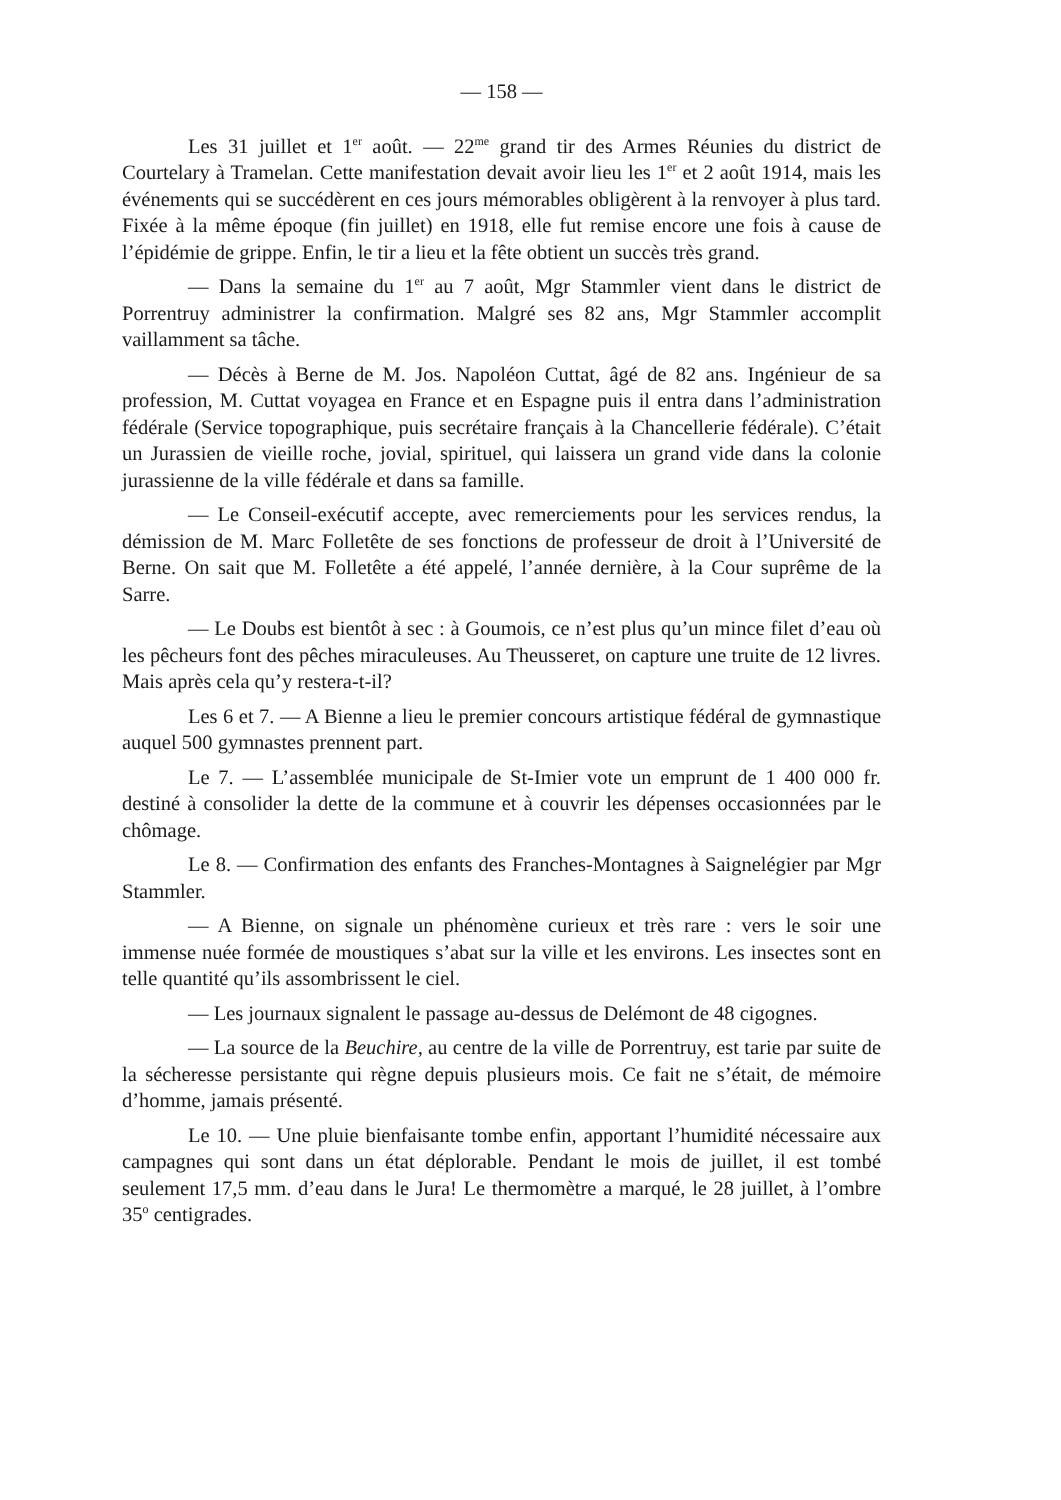— 158 —
Les 31 juillet et 1<sup>er</sup> août. — 22<sup>me</sup> grand tir des Armes Réunies du district de Courtelary à Tramelan. Cette manifestation devait avoir lieu les 1<sup>er</sup> et 2 août 1914, mais les événements qui se succédèrent en ces jours mémorables obligèrent à la renvoyer à plus tard. Fixée à la même époque (fin juillet) en 1918, elle fut remise encore une fois à cause de l’épidémie de grippe. Enfin, le tir a lieu et la fête obtient un succès très grand.
— Dans la semaine du 1<sup>er</sup> au 7 août, Mgr Stammler vient dans le district de Porrentruy administrer la confirmation. Malgré ses 82 ans, Mgr Stammler accomplit vaillamment sa tâche.
— Décès à Berne de M. Jos. Napoléon Cuttat, âgé de 82 ans. Ingénieur de sa profession, M. Cuttat voyagea en France et en Espagne puis il entra dans l’administration fédérale (Service topographique, puis secrétaire français à la Chancellerie fédérale). C’était un Jurassien de vieille roche, jovial, spirituel, qui laissera un grand vide dans la colonie jurassienne de la ville fédérale et dans sa famille.
— Le Conseil-exécutif accepte, avec remerciements pour les services rendus, la démission de M. Marc Folletête de ses fonctions de professeur de droit à l’Université de Berne. On sait que M. Folletête a été appelé, l’année dernière, à la Cour suprême de la Sarre.
— Le Doubs est bientôt à sec : à Goumois, ce n’est plus qu’un mince filet d’eau où les pêcheurs font des pêches miraculeuses. Au Theusseret, on capture une truite de 12 livres. Mais après cela qu’y restera-t-il?
Les 6 et 7. — A Bienne a lieu le premier concours artistique fédéral de gymnastique auquel 500 gymnastes prennent part.
Le 7. — L’assemblée municipale de St-Imier vote un emprunt de 1 400 000 fr. destiné à consolider la dette de la commune et à couvrir les dépenses occasionnées par le chômage.
Le 8. — Confirmation des enfants des Franches-Montagnes à Saignelégier par Mgr Stammler.
— A Bienne, on signale un phénomène curieux et très rare : vers le soir une immense nuée formée de moustiques s’abat sur la ville et les environs. Les insectes sont en telle quantité qu’ils assombrissent le ciel.
— Les journaux signalent le passage au-dessus de Delémont de 48 cigognes.
— La source de la Beuchire, au centre de la ville de Porrentruy, est tarie par suite de la sécheresse persistante qui règne depuis plusieurs mois. Ce fait ne s’était, de mémoire d’homme, jamais présenté.
Le 10. — Une pluie bienfaisante tombe enfin, apportant l’humidité nécessaire aux campagnes qui sont dans un état déplorable. Pendant le mois de juillet, il est tombé seulement 17,5 mm. d’eau dans le Jura! Le thermomètre a marqué, le 28 juillet, à l’ombre 35<sup>o</sup> centigrades.